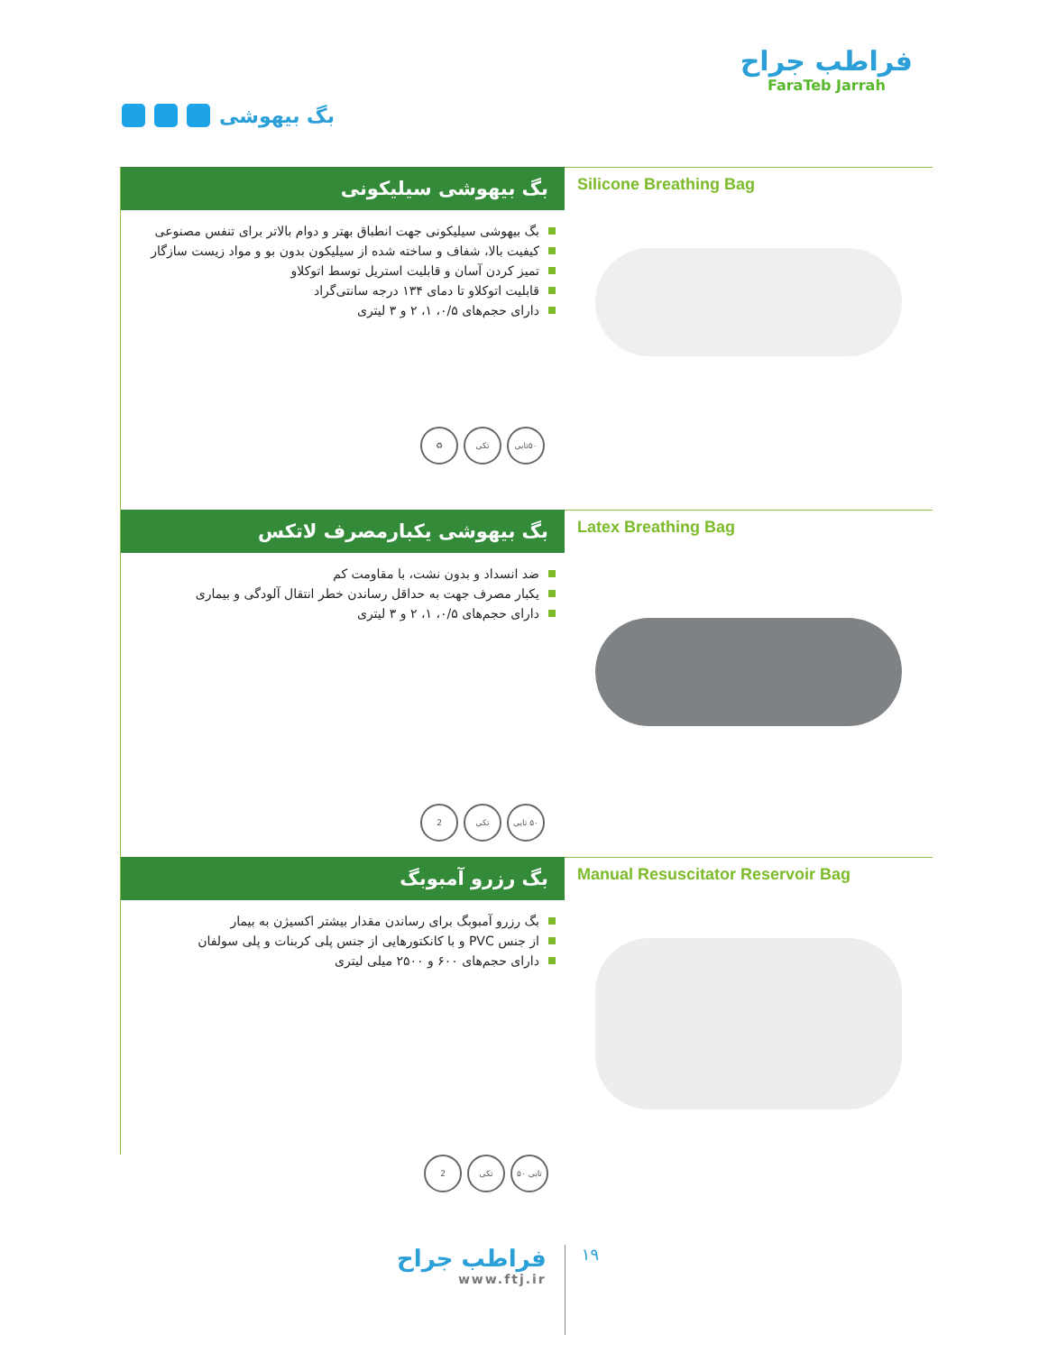فراطب جراح
FaraTeb Jarrah
بگ بیهوشی
بگ بیهوشی سیلیکونی
بگ بیهوشی سیلیکونی جهت انطباق بهتر و دوام بالاتر برای تنفس مصنوعی
کیفیت بالا، شفاف و ساخته شده از سیلیکون بدون بو و مواد زیست سازگار
تمیز کردن آسان و قابلیت استریل توسط اتوکلاو
قابلیت اتوکلاو تا دمای ۱۳۴ درجه سانتی‌گراد
دارای حجم‌های ۰/۵، ۱، ۲ و ۳ لیتری
۵۰تایی تکی ♻
Silicone Breathing Bag
بگ بیهوشی یکبارمصرف لاتکس
ضد انسداد و بدون نشت، با مقاومت کم
یکبار مصرف جهت به حداقل رساندن خطر انتقال آلودگی و بیماری
دارای حجم‌های ۰/۵، ۱، ۲ و ۳ لیتری
۵۰ تایی تکی 2
Latex Breathing Bag
بگ رزرو آمبوبگ
بگ رزرو آمبوبگ برای رساندن مقدار بیشتر اکسیژن به بیمار
از جنس PVC و با کانکتورهایی از جنس پلی کربنات و پلی سولفان
دارای حجم‌های ۶۰۰ و ۲۵۰۰ میلی لیتری
Manual Resuscitator Reservoir Bag
2 تکی ۵۰ تایی
فراطب جراح
www.ftj.ir
۱۹